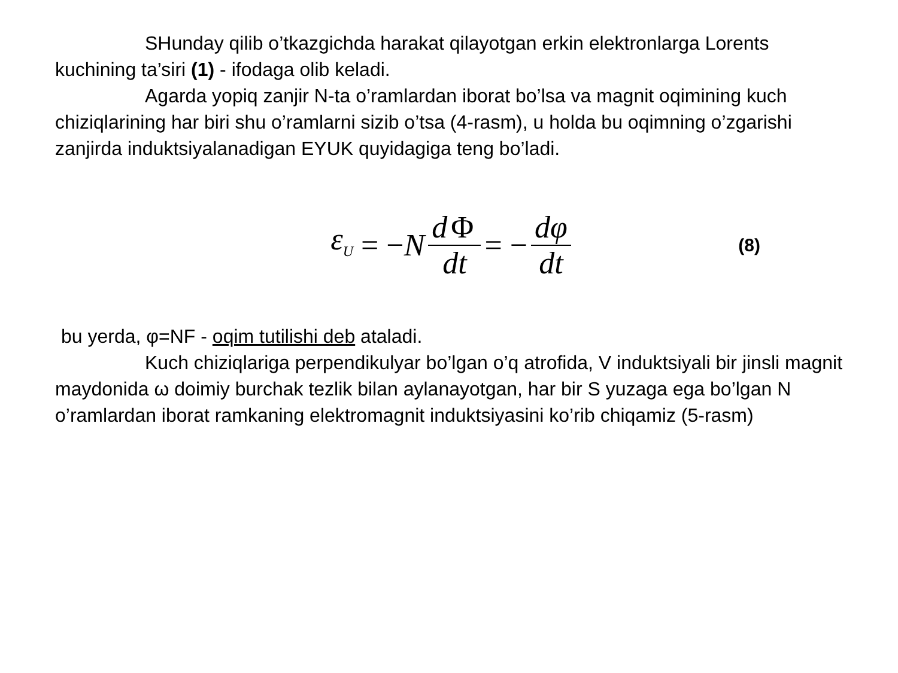SHunday qilib o’tkazgichda harakat qilayotgan erkin elektronlarga Lorents kuchining ta’siri (1) - ifodaga olib keladi.
Agarda yopiq zanjir N-ta o’ramlardan iborat bo’lsa va magnit oqimining kuch chiziqlarining har biri shu o’ramlarni sizib o’tsa (4-rasm), u holda bu oqimning o’zgarishi zanjirda induktsiyalanadigan EYUK quyidagiga teng bo’ladi.
ε<sub>U</sub> = − N d Φ dt = − dφ dt (8)
bu yerda, φ=NF - oqim tutilishi deb ataladi.
Kuch chiziqlariga perpendikulyar bo’lgan o’q atrofida, V induktsiyali bir jinsli magnit maydonida ω doimiy burchak tezlik bilan aylanayotgan, har bir S yuzaga ega bo’lgan N o’ramlardan iborat ramkaning elektromagnit induktsiyasini ko’rib chiqamiz (5-rasm)